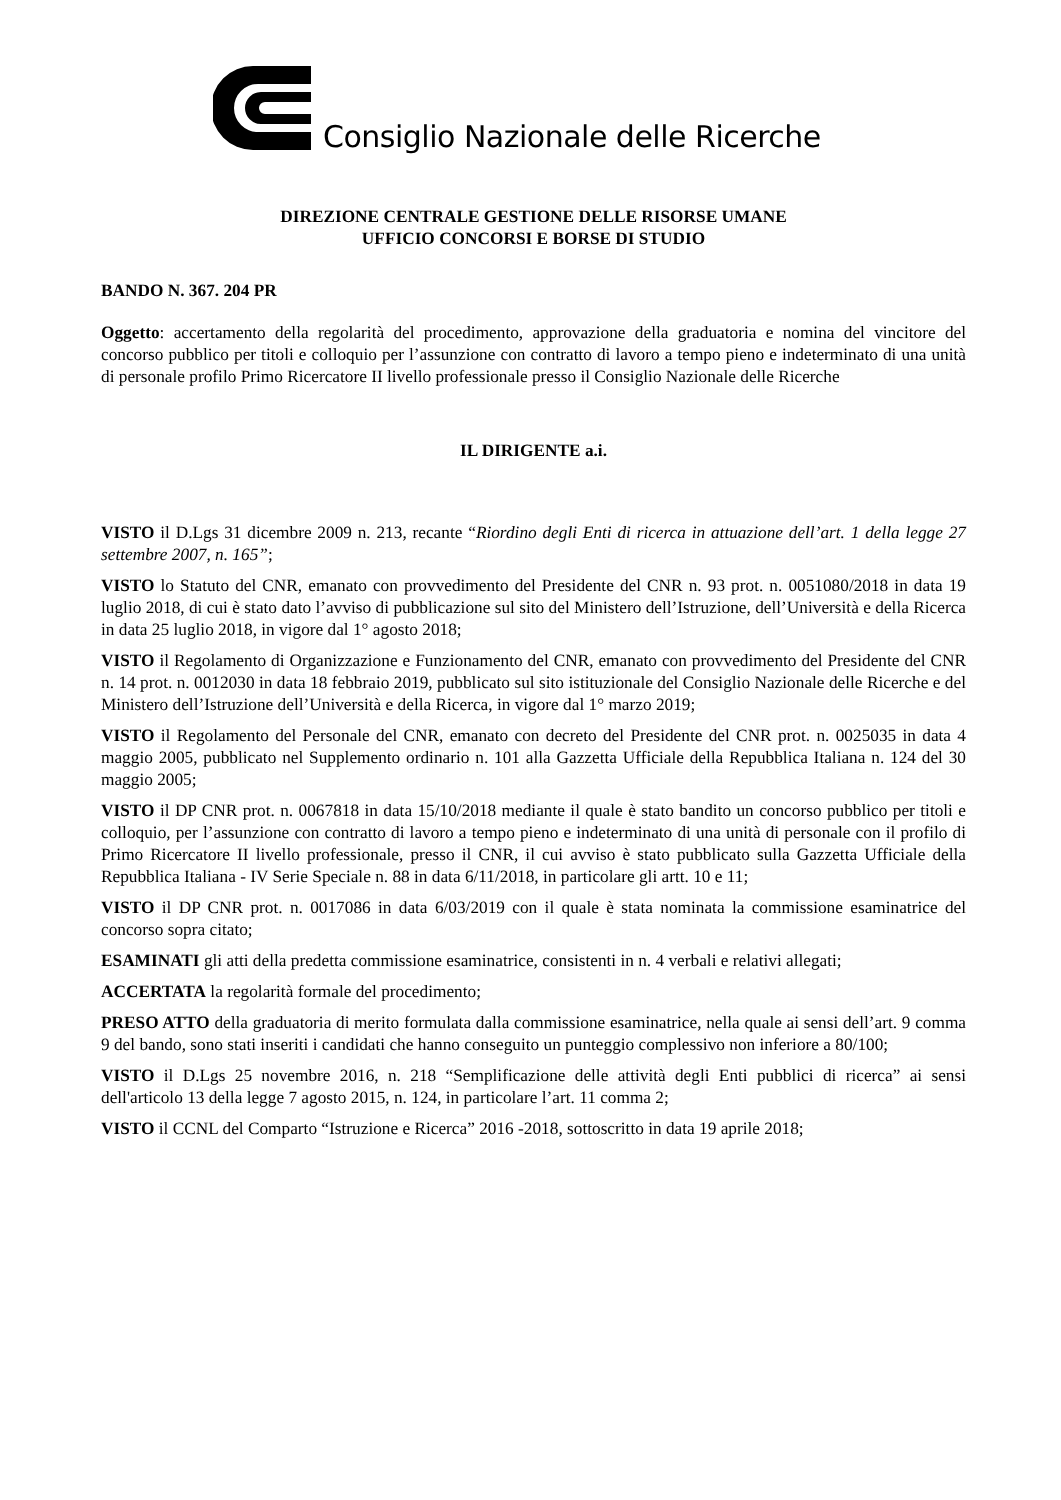Consiglio Nazionale delle Ricerche
DIREZIONE CENTRALE GESTIONE DELLE RISORSE UMANE
UFFICIO CONCORSI E BORSE DI STUDIO
BANDO N. 367. 204 PR
Oggetto: accertamento della regolarità del procedimento, approvazione della graduatoria e nomina del vincitore del concorso pubblico per titoli e colloquio per l’assunzione con contratto di lavoro a tempo pieno e indeterminato di una unità di personale profilo Primo Ricercatore II livello professionale presso il Consiglio Nazionale delle Ricerche
IL DIRIGENTE a.i.
VISTO il D.Lgs 31 dicembre 2009 n. 213, recante “Riordino degli Enti di ricerca in attuazione dell’art. 1 della legge 27 settembre 2007, n. 165”;
VISTO lo Statuto del CNR, emanato con provvedimento del Presidente del CNR n. 93 prot. n. 0051080/2018 in data 19 luglio 2018, di cui è stato dato l’avviso di pubblicazione sul sito del Ministero dell’Istruzione, dell’Università e della Ricerca in data 25 luglio 2018, in vigore dal 1° agosto 2018;
VISTO il Regolamento di Organizzazione e Funzionamento del CNR, emanato con provvedimento del Presidente del CNR n. 14 prot. n. 0012030 in data 18 febbraio 2019, pubblicato sul sito istituzionale del Consiglio Nazionale delle Ricerche e del Ministero dell’Istruzione dell’Università e della Ricerca, in vigore dal 1° marzo 2019;
VISTO il Regolamento del Personale del CNR, emanato con decreto del Presidente del CNR prot. n. 0025035 in data 4 maggio 2005, pubblicato nel Supplemento ordinario n. 101 alla Gazzetta Ufficiale della Repubblica Italiana n. 124 del 30 maggio 2005;
VISTO il DP CNR prot. n. 0067818 in data 15/10/2018 mediante il quale è stato bandito un concorso pubblico per titoli e colloquio, per l’assunzione con contratto di lavoro a tempo pieno e indeterminato di una unità di personale con il profilo di Primo Ricercatore II livello professionale, presso il CNR, il cui avviso è stato pubblicato sulla Gazzetta Ufficiale della Repubblica Italiana - IV Serie Speciale n. 88 in data 6/11/2018, in particolare gli artt. 10 e 11;
VISTO il DP CNR prot. n. 0017086 in data 6/03/2019 con il quale è stata nominata la commissione esaminatrice del concorso sopra citato;
ESAMINATI gli atti della predetta commissione esaminatrice, consistenti in n. 4 verbali e relativi allegati;
ACCERTATA la regolarità formale del procedimento;
PRESO ATTO della graduatoria di merito formulata dalla commissione esaminatrice, nella quale ai sensi dell’art. 9 comma 9 del bando, sono stati inseriti i candidati che hanno conseguito un punteggio complessivo non inferiore a 80/100;
VISTO il D.Lgs 25 novembre 2016, n. 218 “Semplificazione delle attività degli Enti pubblici di ricerca” ai sensi dell'articolo 13 della legge 7 agosto 2015, n. 124, in particolare l’art. 11 comma 2;
VISTO il CCNL del Comparto “Istruzione e Ricerca” 2016 -2018, sottoscritto in data 19 aprile 2018;